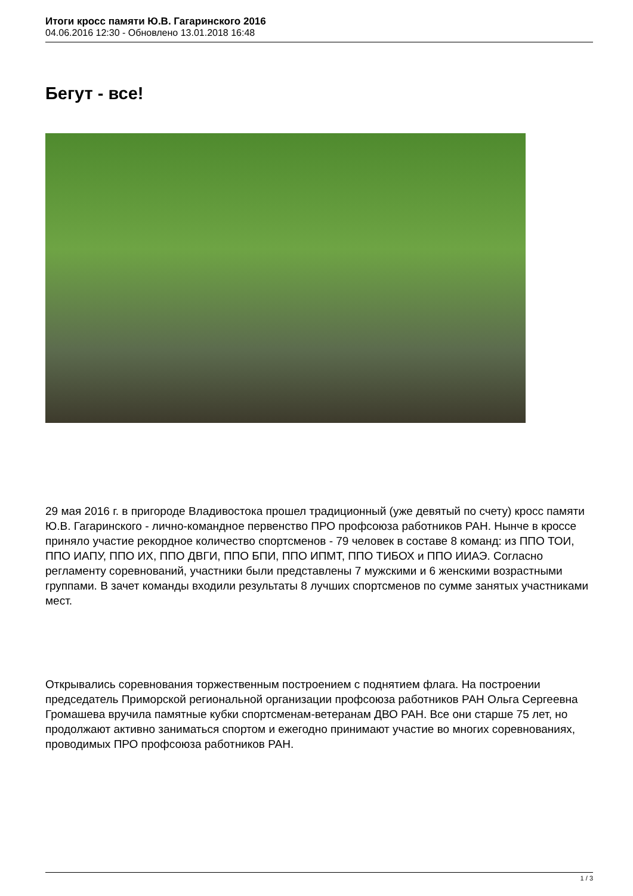Итоги кросс памяти Ю.В. Гагаринского 2016
04.06.2016 12:30 - Обновлено 13.01.2018 16:48
Бегут - все!
29 мая 2016 г. в пригороде Владивостока прошел традиционный (уже девятый по счету) кросс памяти Ю.В. Гагаринского - лично-командное первенство ПРО профсоюза работников РАН. Нынче в кроссе приняло участие рекордное количество спортсменов - 79 человек в составе 8 команд: из ППО ТОИ, ППО ИАПУ, ППО ИХ, ППО ДВГИ, ППО БПИ, ППО ИПМТ, ППО ТИБОХ и ППО ИИАЭ. Согласно регламенту соревнований, участники были представлены 7 мужскими и 6 женскими возрастными группами. В зачет команды входили результаты 8 лучших спортсменов по сумме занятых участниками мест.
Открывались соревнования торжественным построением с поднятием флага. На построении председатель Приморской региональной организации профсоюза работников РАН Ольга Сергеевна Громашева вручила памятные кубки спортсменам-ветеранам ДВО РАН. Все они старше 75 лет, но продолжают активно заниматься спортом и ежегодно принимают участие во многих соревнованиях, проводимых ПРО профсоюза работников РАН.
1 / 3